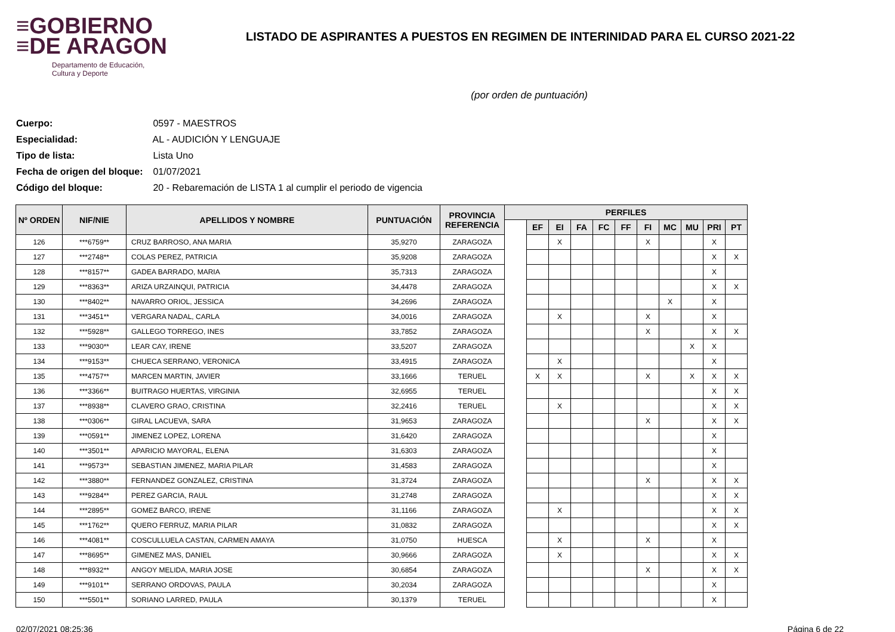≡GOBIERNO
≡DE ARAGON
Departamento de Educación,
Cultura y Deporte
LISTADO DE ASPIRANTES A PUESTOS EN REGIMEN DE INTERINIDAD PARA EL CURSO 2021-22
(por orden de puntuación)
Cuerpo: 0597 - MAESTROS
Especialidad: AL - AUDICIÓN Y LENGUAJE
Tipo de lista: Lista Uno
Fecha de origen del bloque: 01/07/2021
Código del bloque: 20 - Rebaremación de LISTA 1 al cumplir el periodo de vigencia
| Nº ORDEN | NIF/NIE | APELLIDOS Y NOMBRE | PUNTUACIÓN | PROVINCIA REFERENCIA | PERFILES | | | | | | | | | | |
| --- | --- | --- | --- | --- | --- | --- | --- | --- | --- | --- | --- | --- | --- | --- | --- |
| | | | | | | EF | EI | FA | FC | FF | FI | MC | MU | PRI | PT |
| 126 | ***6759** | CRUZ BARROSO, ANA MARIA | 35,9270 | ZARAGOZA | | | X | | | | X | | | X | |
| 127 | ***2748** | COLAS PEREZ, PATRICIA | 35,9208 | ZARAGOZA | | | | | | | | | | X | X |
| 128 | ***8157** | GADEA BARRADO, MARIA | 35,7313 | ZARAGOZA | | | | | | | | | | X | |
| 129 | ***8363** | ARIZA URZAINQUI, PATRICIA | 34,4478 | ZARAGOZA | | | | | | | | | | X | X |
| 130 | ***8402** | NAVARRO ORIOL, JESSICA | 34,2696 | ZARAGOZA | | | | | | | | X | | X | |
| 131 | ***3451** | VERGARA NADAL, CARLA | 34,0016 | ZARAGOZA | | | X | | | | X | | | X | |
| 132 | ***5928** | GALLEGO TORREGO, INES | 33,7852 | ZARAGOZA | | | | | | | X | | | X | X |
| 133 | ***9030** | LEAR CAY, IRENE | 33,5207 | ZARAGOZA | | | | | | | | | X | X | |
| 134 | ***9153** | CHUECA SERRANO, VERONICA | 33,4915 | ZARAGOZA | | | X | | | | | | | X | |
| 135 | ***4757** | MARCEN MARTIN, JAVIER | 33,1666 | TERUEL | | X | X | | | | X | | X | X | X |
| 136 | ***3366** | BUITRAGO HUERTAS, VIRGINIA | 32,6955 | TERUEL | | | | | | | | | | X | X |
| 137 | ***8938** | CLAVERO GRAO, CRISTINA | 32,2416 | TERUEL | | | X | | | | | | | X | X |
| 138 | ***0306** | GIRAL LACUEVA, SARA | 31,9653 | ZARAGOZA | | | | | | | X | | | X | X |
| 139 | ***0591** | JIMENEZ LOPEZ, LORENA | 31,6420 | ZARAGOZA | | | | | | | | | | X | |
| 140 | ***3501** | APARICIO MAYORAL, ELENA | 31,6303 | ZARAGOZA | | | | | | | | | | X | |
| 141 | ***9573** | SEBASTIAN JIMENEZ, MARIA PILAR | 31,4583 | ZARAGOZA | | | | | | | | | | X | |
| 142 | ***3880** | FERNANDEZ GONZALEZ, CRISTINA | 31,3724 | ZARAGOZA | | | | | | | X | | | X | X |
| 143 | ***9284** | PEREZ GARCIA, RAUL | 31,2748 | ZARAGOZA | | | | | | | | | | X | X |
| 144 | ***2895** | GOMEZ BARCO, IRENE | 31,1166 | ZARAGOZA | | | X | | | | | | | X | X |
| 145 | ***1762** | QUERO FERRUZ, MARIA PILAR | 31,0832 | ZARAGOZA | | | | | | | | | | X | X |
| 146 | ***4081** | COSCULLUELA CASTAN, CARMEN AMAYA | 31,0750 | HUESCA | | | X | | | | X | | | X | |
| 147 | ***8695** | GIMENEZ MAS, DANIEL | 30,9666 | ZARAGOZA | | | X | | | | | | | X | X |
| 148 | ***8932** | ANGOY MELIDA, MARIA JOSE | 30,6854 | ZARAGOZA | | | | | | | X | | | X | X |
| 149 | ***9101** | SERRANO ORDOVAS, PAULA | 30,2034 | ZARAGOZA | | | | | | | | | | X | |
| 150 | ***5501** | SORIANO LARRED, PAULA | 30,1379 | TERUEL | | | | | | | | | | X | |
02/07/2021 08:25:36 Página 6 de 22